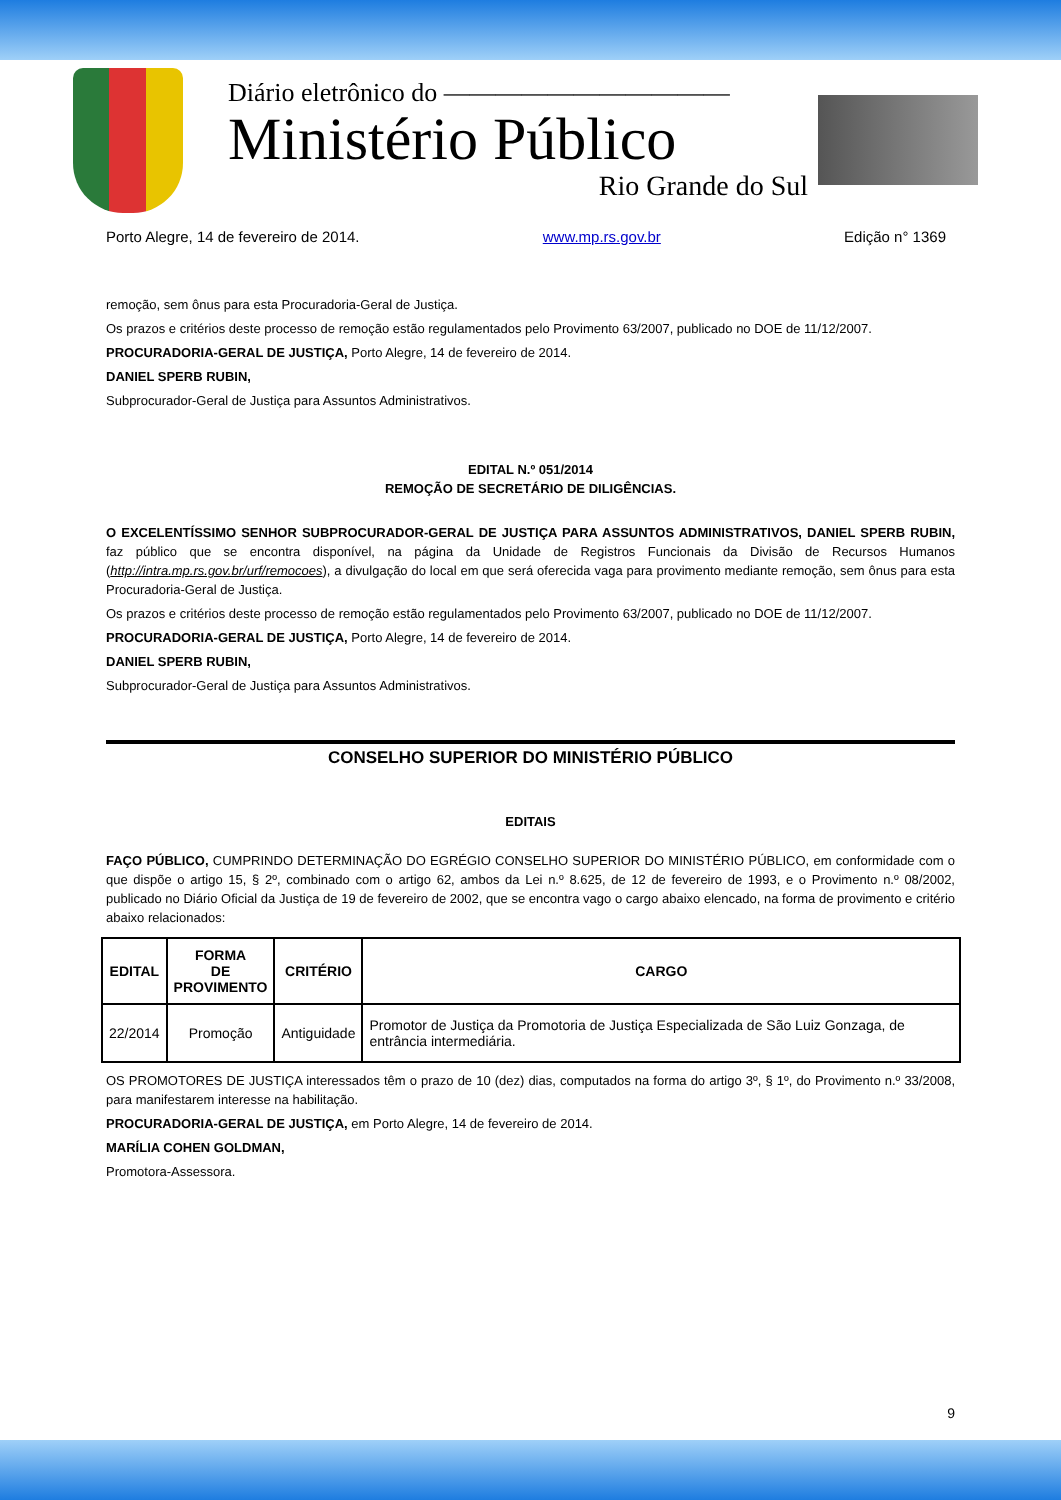Diário eletrônico do ———————————
Ministério Público
Rio Grande do Sul
Porto Alegre, 14 de fevereiro de 2014. www.mp.rs.gov.br Edição n° 1369
remoção, sem ônus para esta Procuradoria-Geral de Justiça.
Os prazos e critérios deste processo de remoção estão regulamentados pelo Provimento 63/2007, publicado no DOE de 11/12/2007.
PROCURADORIA-GERAL DE JUSTIÇA, Porto Alegre, 14 de fevereiro de 2014.
DANIEL SPERB RUBIN,
Subprocurador-Geral de Justiça para Assuntos Administrativos.
EDITAL N.º 051/2014
REMOÇÃO DE SECRETÁRIO DE DILIGÊNCIAS.
O EXCELENTÍSSIMO SENHOR SUBPROCURADOR-GERAL DE JUSTIÇA PARA ASSUNTOS ADMINISTRATIVOS, DANIEL SPERB RUBIN, faz público que se encontra disponível, na página da Unidade de Registros Funcionais da Divisão de Recursos Humanos (http://intra.mp.rs.gov.br/urf/remocoes), a divulgação do local em que será oferecida vaga para provimento mediante remoção, sem ônus para esta Procuradoria-Geral de Justiça.
Os prazos e critérios deste processo de remoção estão regulamentados pelo Provimento 63/2007, publicado no DOE de 11/12/2007.
PROCURADORIA-GERAL DE JUSTIÇA, Porto Alegre, 14 de fevereiro de 2014.
DANIEL SPERB RUBIN,
Subprocurador-Geral de Justiça para Assuntos Administrativos.
CONSELHO SUPERIOR DO MINISTÉRIO PÚBLICO
EDITAIS
FAÇO PÚBLICO, CUMPRINDO DETERMINAÇÃO DO EGRÉGIO CONSELHO SUPERIOR DO MINISTÉRIO PÚBLICO, em conformidade com o que dispõe o artigo 15, § 2º, combinado com o artigo 62, ambos da Lei n.º 8.625, de 12 de fevereiro de 1993, e o Provimento n.º 08/2002, publicado no Diário Oficial da Justiça de 19 de fevereiro de 2002, que se encontra vago o cargo abaixo elencado, na forma de provimento e critério abaixo relacionados:
| EDITAL | FORMA DE PROVIMENTO | CRITÉRIO | CARGO |
| --- | --- | --- | --- |
| 22/2014 | Promoção | Antiguidade | Promotor de Justiça da Promotoria de Justiça Especializada de São Luiz Gonzaga, de entrância intermediária. |
OS PROMOTORES DE JUSTIÇA interessados têm o prazo de 10 (dez) dias, computados na forma do artigo 3º, § 1º, do Provimento n.º 33/2008, para manifestarem interesse na habilitação.
PROCURADORIA-GERAL DE JUSTIÇA, em Porto Alegre, 14 de fevereiro de 2014.
MARÍLIA COHEN GOLDMAN,
Promotora-Assessora.
9